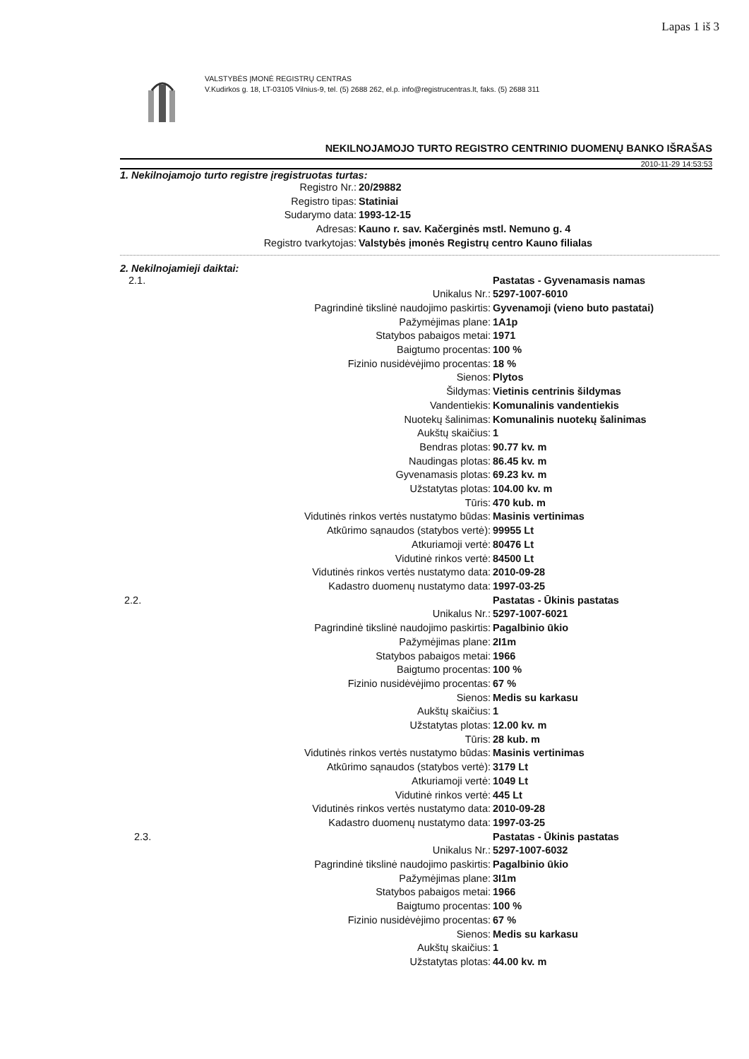Lapas 1 iš 3
VALSTYBĖS ĮMONĖ REGISTRŲ CENTRAS
V.Kudirkos g. 18, LT-03105 Vilnius-9, tel. (5) 2688 262, el.p. info@registrucentras.lt, faks. (5) 2688 311
NEKILNOJAMOJO TURTO REGISTRO CENTRINIO DUOMENŲ BANKO IŠRAŠAS
2010-11-29 14:53:53
1. Nekilnojamojo turto registre įregistruotas turtas:
| Registro Nr.: | 20/29882 |
| Registro tipas: | Statiniai |
| Sudarymo data: | 1993-12-15 |
| Adresas: | Kauno r. sav. Kačerginės mstl. Nemuno g. 4 |
| Registro tvarkytojas: | Valstybės įmonės Registrų centro Kauno filialas |
2. Nekilnojamieji daiktai:
| 2.1. | Pastatas - Gyvenamasis namas |
| Unikalus Nr.: | 5297-1007-6010 |
| Pagrindinė tikslinė naudojimo paskirtis: | Gyvenamoji (vieno buto pastatai) |
| Pažymėjimas plane: | 1A1p |
| Statybos pabaigos metai: | 1971 |
| Baigtumo procentas: | 100 % |
| Fizinio nusidėvėjimo procentas: | 18 % |
| Sienos: | Plytos |
| Šildymas: | Vietinis centrinis šildymas |
| Vandentiekis: | Komunalinis vandentiekis |
| Nuotekų šalinimas: | Komunalinis nuotekų šalinimas |
| Aukštų skaičius: | 1 |
| Bendras plotas: | 90.77 kv. m |
| Naudingas plotas: | 86.45 kv. m |
| Gyvenamasis plotas: | 69.23 kv. m |
| Užstatytas plotas: | 104.00 kv. m |
| Tūris: | 470 kub. m |
| Vidutinės rinkos vertės nustatymo būdas: | Masinis vertinimas |
| Atkūrimo sąnaudos (statybos vertė): | 99955 Lt |
| Atkuriamoji vertė: | 80476 Lt |
| Vidutinė rinkos vertė: | 84500 Lt |
| Vidutinės rinkos vertės nustatymo data: | 2010-09-28 |
| Kadastro duomenų nustatymo data: | 1997-03-25 |
| 2.2. | Pastatas - Ūkinis pastatas |
| Unikalus Nr.: | 5297-1007-6021 |
| Pagrindinė tikslinė naudojimo paskirtis: | Pagalbinio ūkio |
| Pažymėjimas plane: | 2I1m |
| Statybos pabaigos metai: | 1966 |
| Baigtumo procentas: | 100 % |
| Fizinio nusidėvėjimo procentas: | 67 % |
| Sienos: | Medis su karkasu |
| Aukštų skaičius: | 1 |
| Užstatytas plotas: | 12.00 kv. m |
| Tūris: | 28 kub. m |
| Vidutinės rinkos vertės nustatymo būdas: | Masinis vertinimas |
| Atkūrimo sąnaudos (statybos vertė): | 3179 Lt |
| Atkuriamoji vertė: | 1049 Lt |
| Vidutinė rinkos vertė: | 445 Lt |
| Vidutinės rinkos vertės nustatymo data: | 2010-09-28 |
| Kadastro duomenų nustatymo data: | 1997-03-25 |
| 2.3. | Pastatas - Ūkinis pastatas |
| Unikalus Nr.: | 5297-1007-6032 |
| Pagrindinė tikslinė naudojimo paskirtis: | Pagalbinio ūkio |
| Pažymėjimas plane: | 3I1m |
| Statybos pabaigos metai: | 1966 |
| Baigtumo procentas: | 100 % |
| Fizinio nusidėvėjimo procentas: | 67 % |
| Sienos: | Medis su karkasu |
| Aukštų skaičius: | 1 |
| Užstatytas plotas: | 44.00 kv. m |